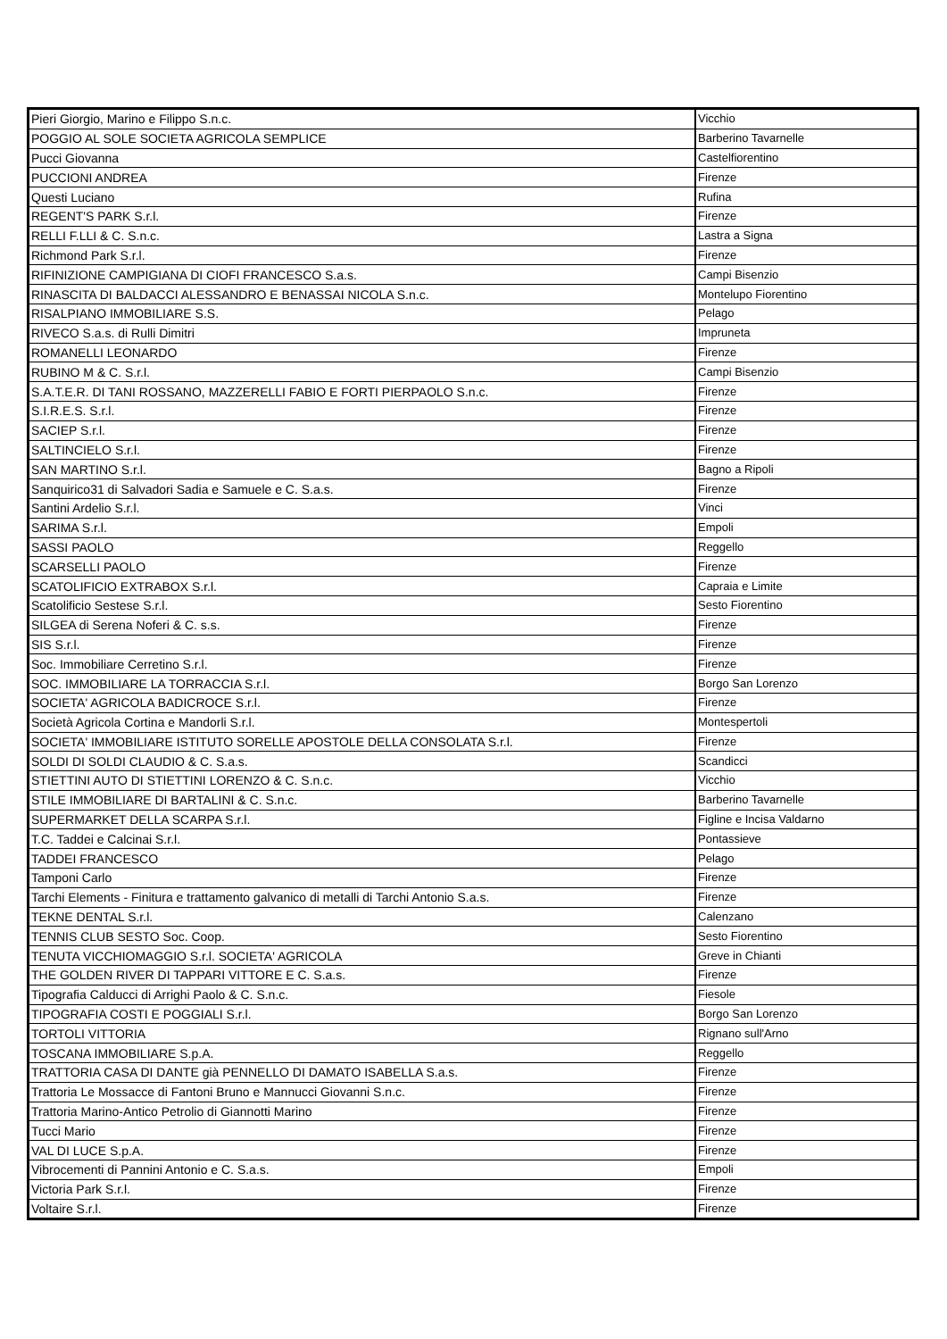| Pieri Giorgio, Marino e Filippo S.n.c. | Vicchio |
| POGGIO AL SOLE SOCIETA AGRICOLA SEMPLICE | Barberino Tavarnelle |
| Pucci Giovanna | Castelfiorentino |
| PUCCIONI ANDREA | Firenze |
| Questi Luciano | Rufina |
| REGENT'S PARK S.r.l. | Firenze |
| RELLI F.LLI & C. S.n.c. | Lastra a Signa |
| Richmond Park S.r.l. | Firenze |
| RIFINIZIONE CAMPIGIANA DI CIOFI FRANCESCO S.a.s. | Campi Bisenzio |
| RINASCITA DI BALDACCI ALESSANDRO E BENASSAI NICOLA S.n.c. | Montelupo Fiorentino |
| RISALPIANO IMMOBILIARE S.S. | Pelago |
| RIVECO S.a.s. di Rulli Dimitri | Impruneta |
| ROMANELLI LEONARDO | Firenze |
| RUBINO M & C. S.r.l. | Campi Bisenzio |
| S.A.T.E.R. DI TANI ROSSANO, MAZZERELLI FABIO E FORTI PIERPAOLO S.n.c. | Firenze |
| S.I.R.E.S. S.r.l. | Firenze |
| SACIEP S.r.l. | Firenze |
| SALTINCIELO S.r.l. | Firenze |
| SAN MARTINO S.r.l. | Bagno a Ripoli |
| Sanquirico31 di Salvadori Sadia e Samuele e C. S.a.s. | Firenze |
| Santini Ardelio S.r.l. | Vinci |
| SARIMA S.r.l. | Empoli |
| SASSI PAOLO | Reggello |
| SCARSELLI PAOLO | Firenze |
| SCATOLIFICIO EXTRABOX S.r.l. | Capraia e Limite |
| Scatolificio Sestese S.r.l. | Sesto Fiorentino |
| SILGEA di Serena Noferi & C. s.s. | Firenze |
| SIS S.r.l. | Firenze |
| Soc. Immobiliare Cerretino S.r.l. | Firenze |
| SOC. IMMOBILIARE LA TORRACCIA S.r.l. | Borgo San Lorenzo |
| SOCIETA' AGRICOLA BADICROCE S.r.l. | Firenze |
| Società Agricola Cortina e Mandorli S.r.l. | Montespertoli |
| SOCIETA' IMMOBILIARE ISTITUTO SORELLE APOSTOLE DELLA CONSOLATA S.r.l. | Firenze |
| SOLDI DI SOLDI CLAUDIO & C. S.a.s. | Scandicci |
| STIETTINI AUTO DI STIETTINI LORENZO & C. S.n.c. | Vicchio |
| STILE IMMOBILIARE DI BARTALINI & C. S.n.c. | Barberino Tavarnelle |
| SUPERMARKET DELLA SCARPA S.r.l. | Figline e Incisa Valdarno |
| T.C. Taddei e Calcinai S.r.l. | Pontassieve |
| TADDEI FRANCESCO | Pelago |
| Tamponi Carlo | Firenze |
| Tarchi Elements - Finitura e trattamento galvanico di metalli di Tarchi Antonio S.a.s. | Firenze |
| TEKNE DENTAL S.r.l. | Calenzano |
| TENNIS CLUB SESTO Soc. Coop. | Sesto Fiorentino |
| TENUTA VICCHIOMAGGIO S.r.l. SOCIETA' AGRICOLA | Greve in Chianti |
| THE GOLDEN RIVER DI TAPPARI VITTORE E C. S.a.s. | Firenze |
| Tipografia Calducci di Arrighi Paolo & C. S.n.c. | Fiesole |
| TIPOGRAFIA COSTI E POGGIALI S.r.l. | Borgo San Lorenzo |
| TORTOLI VITTORIA | Rignano sull'Arno |
| TOSCANA IMMOBILIARE S.p.A. | Reggello |
| TRATTORIA CASA DI DANTE già PENNELLO DI DAMATO ISABELLA S.a.s. | Firenze |
| Trattoria Le Mossacce di Fantoni Bruno e Mannucci Giovanni S.n.c. | Firenze |
| Trattoria Marino-Antico Petrolio di Giannotti Marino | Firenze |
| Tucci Mario | Firenze |
| VAL DI LUCE S.p.A. | Firenze |
| Vibrocementi di Pannini Antonio e C. S.a.s. | Empoli |
| Victoria Park S.r.l. | Firenze |
| Voltaire S.r.l. | Firenze |